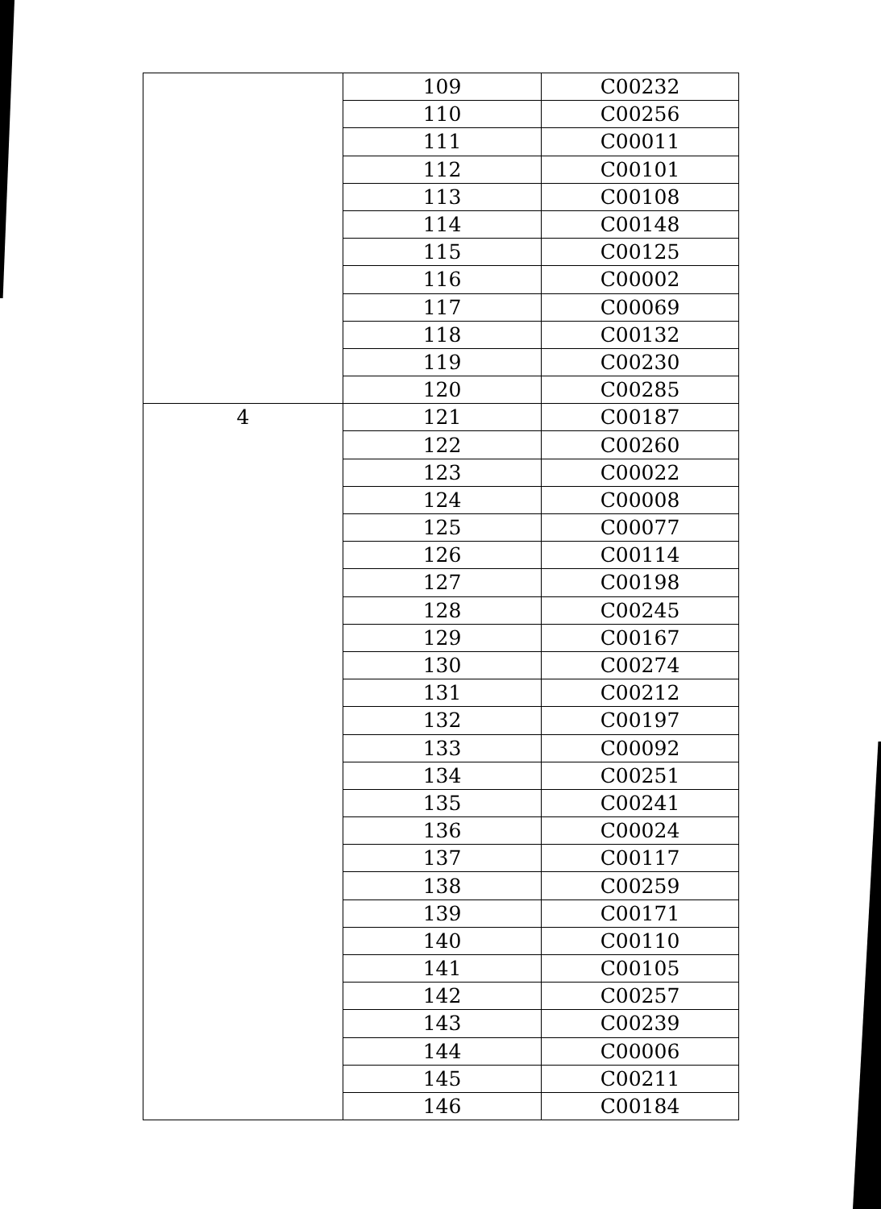| | 109 | C00232 |
| | 110 | C00256 |
| | 111 | C00011 |
| | 112 | C00101 |
| | 113 | C00108 |
| | 114 | C00148 |
| | 115 | C00125 |
| | 116 | C00002 |
| | 117 | C00069 |
| | 118 | C00132 |
| | 119 | C00230 |
| | 120 | C00285 |
| 4 | 121 | C00187 |
| | 122 | C00260 |
| | 123 | C00022 |
| | 124 | C00008 |
| | 125 | C00077 |
| | 126 | C00114 |
| | 127 | C00198 |
| | 128 | C00245 |
| | 129 | C00167 |
| | 130 | C00274 |
| | 131 | C00212 |
| | 132 | C00197 |
| | 133 | C00092 |
| | 134 | C00251 |
| | 135 | C00241 |
| | 136 | C00024 |
| | 137 | C00117 |
| | 138 | C00259 |
| | 139 | C00171 |
| | 140 | C00110 |
| | 141 | C00105 |
| | 142 | C00257 |
| | 143 | C00239 |
| | 144 | C00006 |
| | 145 | C00211 |
| | 146 | C00184 |